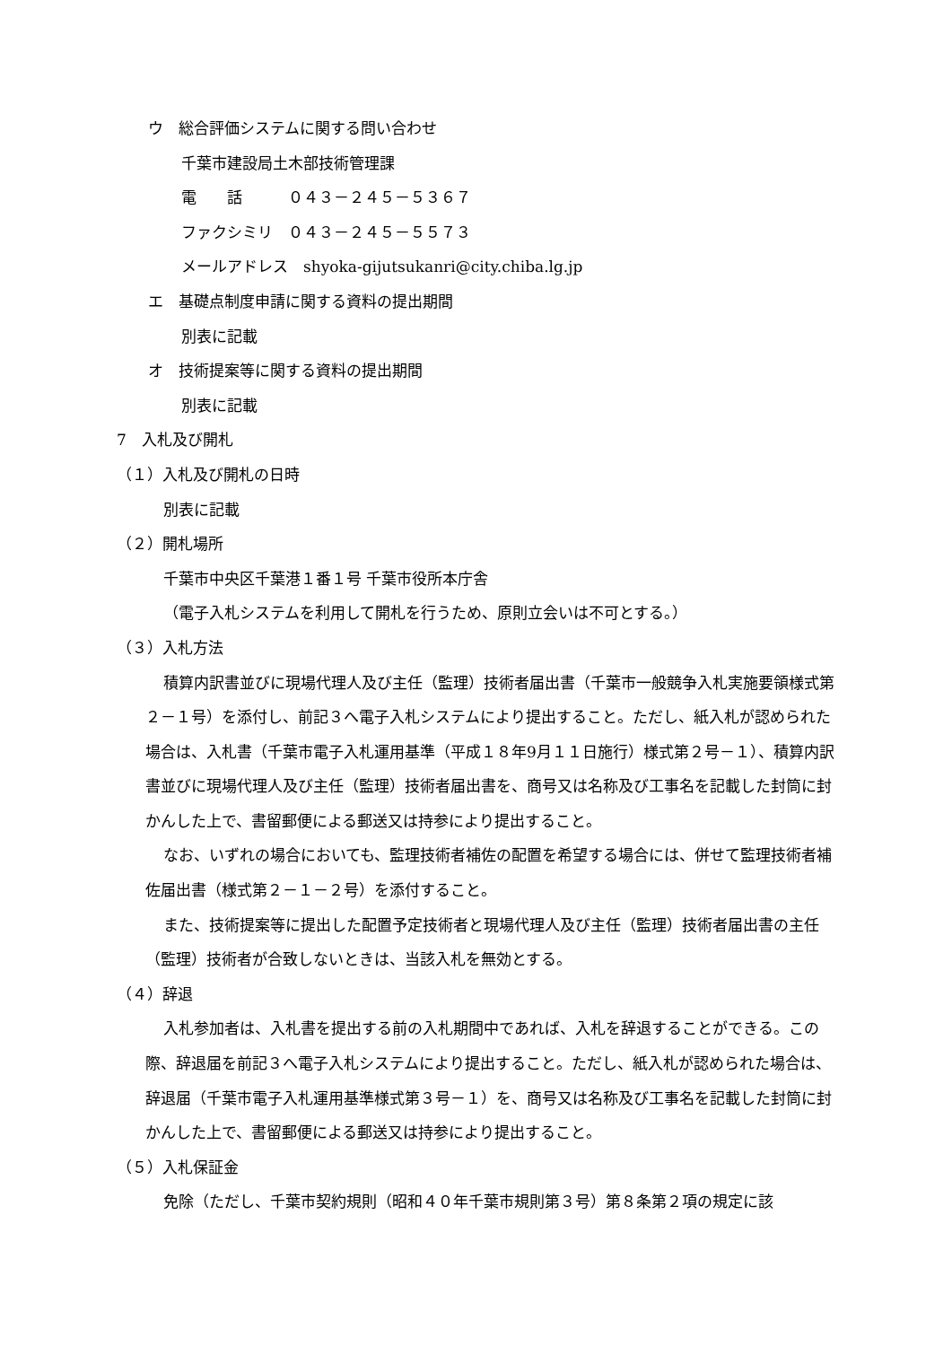ウ　総合評価システムに関する問い合わせ
千葉市建設局土木部技術管理課
電　　話　　　０４３－２４５－５３６７
ファクシミリ　０４３－２４５－５５７３
メールアドレス　shyoka-gijutsukanri@city.chiba.lg.jp
エ　基礎点制度申請に関する資料の提出期間
別表に記載
オ　技術提案等に関する資料の提出期間
別表に記載
7　入札及び開札
（１）入札及び開札の日時
別表に記載
（２）開札場所
千葉市中央区千葉港１番１号 千葉市役所本庁舎
（電子入札システムを利用して開札を行うため、原則立会いは不可とする。）
（３）入札方法
積算内訳書並びに現場代理人及び主任（監理）技術者届出書（千葉市一般競争入札実施要領様式第２－１号）を添付し、前記３へ電子入札システムにより提出すること。ただし、紙入札が認められた場合は、入札書（千葉市電子入札運用基準（平成１８年9月１１日施行）様式第２号－１）、積算内訳書並びに現場代理人及び主任（監理）技術者届出書を、商号又は名称及び工事名を記載した封筒に封かんした上で、書留郵便による郵送又は持参により提出すること。
なお、いずれの場合においても、監理技術者補佐の配置を希望する場合には、併せて監理技術者補佐届出書（様式第２－１－２号）を添付すること。
また、技術提案等に提出した配置予定技術者と現場代理人及び主任（監理）技術者届出書の主任（監理）技術者が合致しないときは、当該入札を無効とする。
（４）辞退
入札参加者は、入札書を提出する前の入札期間中であれば、入札を辞退することができる。この際、辞退届を前記３へ電子入札システムにより提出すること。ただし、紙入札が認められた場合は、辞退届（千葉市電子入札運用基準様式第３号－１）を、商号又は名称及び工事名を記載した封筒に封かんした上で、書留郵便による郵送又は持参により提出すること。
（５）入札保証金
免除（ただし、千葉市契約規則（昭和４０年千葉市規則第３号）第８条第２項の規定に該